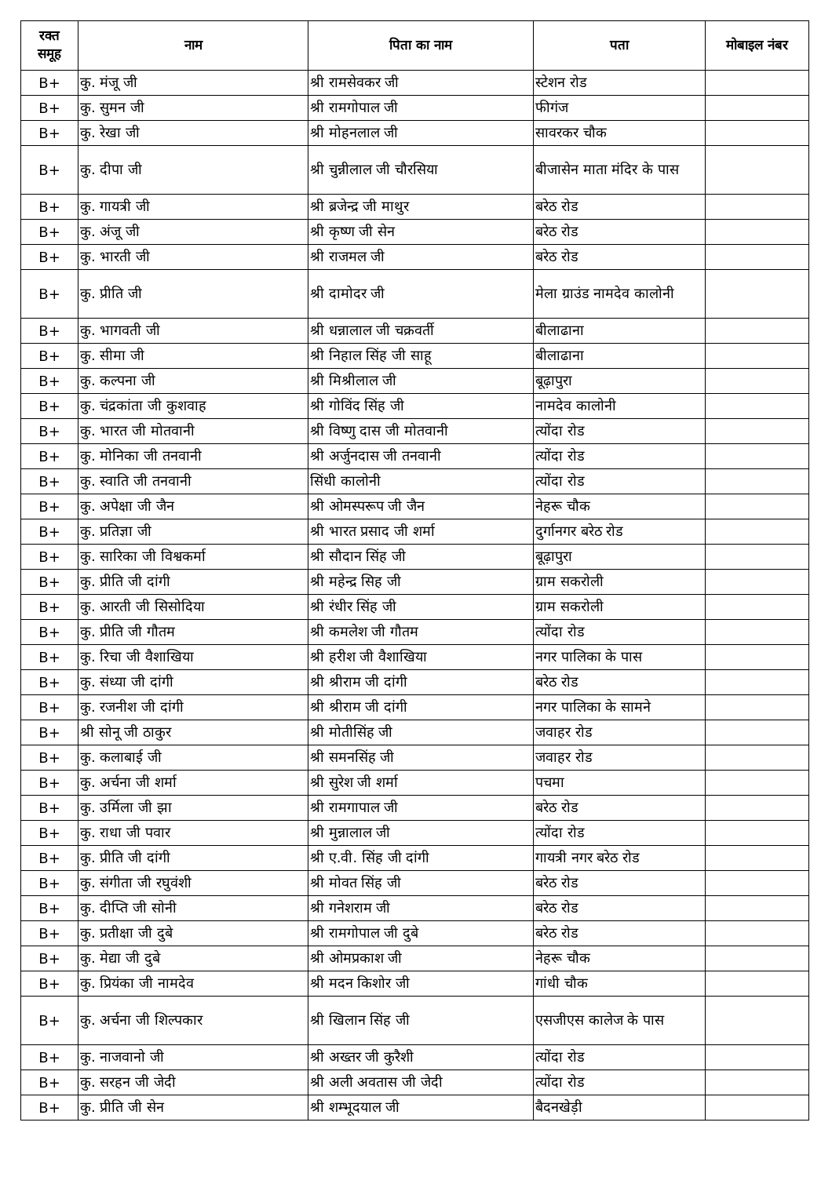| रक्त समूह | नाम | पिता का नाम | पता | मोबाइल नंबर |
| --- | --- | --- | --- | --- |
| B+ | कु. मंजू जी | श्री रामसेवकर जी | स्टेशन रोड | |
| B+ | कु. सुमन जी | श्री रामगोपाल जी | फीगंज | |
| B+ | कु. रेखा जी | श्री मोहनलाल जी | सावरकर चौक | |
| B+ | कु. दीपा जी | श्री चुन्नीलाल जी चौरसिया | बीजासेन माता मंदिर के पास | |
| B+ | कु. गायत्री जी | श्री ब्रजेन्द्र जी माथुर | बरेठ रोड | |
| B+ | कु. अंजू जी | श्री कृष्ण जी सेन | बरेठ रोड | |
| B+ | कु. भारती जी | श्री राजमल जी | बरेठ रोड | |
| B+ | कु. प्रीति जी | श्री दामोदर जी | मेला ग्राउंड नामदेव कालोनी | |
| B+ | कु. भागवती जी | श्री धन्नालाल जी चक्रवर्ती | बीलाढाना | |
| B+ | कु. सीमा जी | श्री निहाल सिंह जी साहू | बीलाढाना | |
| B+ | कु. कल्पना जी | श्री मिश्रीलाल जी | बूढ़ापुरा | |
| B+ | कु. चंद्रकांता जी कुशवाह | श्री गोविंद सिंह जी | नामदेव कालोनी | |
| B+ | कु. भारत जी मोतवानी | श्री विष्णु दास जी मोतवानी | त्योंदा रोड | |
| B+ | कु. मोनिका जी तनवानी | श्री अर्जुनदास जी तनवानी | त्योंदा रोड | |
| B+ | कु. स्वाति जी तनवानी | सिंधी कालोनी | त्योंदा रोड | |
| B+ | कु. अपेक्षा जी जैन | श्री ओमस्परूप जी जैन | नेहरू चौक | |
| B+ | कु. प्रतिज्ञा जी | श्री भारत प्रसाद जी शर्मा | दुर्गानगर बरेठ रोड | |
| B+ | कु. सारिका जी विश्वकर्मा | श्री सौदान सिंह जी | बूढ़ापुरा | |
| B+ | कु. प्रीति जी दांगी | श्री महेन्द्र सिह जी | ग्राम सकरोली | |
| B+ | कु. आरती जी सिसोदिया | श्री रंधीर सिंह जी | ग्राम सकरोली | |
| B+ | कु. प्रीति जी गौतम | श्री कमलेश जी गौतम | त्योंदा रोड | |
| B+ | कु. रिचा जी वैशाखिया | श्री हरीश जी वैशाखिया | नगर पालिका के पास | |
| B+ | कु. संध्या जी दांगी | श्री श्रीराम जी दांगी | बरेठ रोड | |
| B+ | कु. रजनीश जी दांगी | श्री श्रीराम जी दांगी | नगर पालिका के सामने | |
| B+ | श्री सोनू जी ठाकुर | श्री मोतीसिंह जी | जवाहर रोड | |
| B+ | कु. कलाबाई जी | श्री समनसिंह जी | जवाहर रोड | |
| B+ | कु. अर्चना जी शर्मा | श्री सुरेश जी शर्मा | पचमा | |
| B+ | कु. उर्मिला जी झा | श्री रामगापाल जी | बरेठ रोड | |
| B+ | कु. राधा जी पवार | श्री मुन्नालाल जी | त्योंदा रोड | |
| B+ | कु. प्रीति जी दांगी | श्री ए.वी. सिंह जी दांगी | गायत्री नगर बरेठ रोड | |
| B+ | कु. संगीता जी रघुवंशी | श्री मोवत सिंह जी | बरेठ रोड | |
| B+ | कु. दीप्ति जी सोनी | श्री गनेशराम जी | बरेठ रोड | |
| B+ | कु. प्रतीक्षा जी दुबे | श्री रामगोपाल जी दुबे | बरेठ रोड | |
| B+ | कु. मेद्या जी दुबे | श्री ओमप्रकाश जी | नेहरू चौक | |
| B+ | कु. प्रियंका जी नामदेव | श्री मदन किशोर जी | गांधी चौक | |
| B+ | कु. अर्चना जी शिल्पकार | श्री खिलान सिंह जी | एसजीएस कालेज के पास | |
| B+ | कु. नाजवानो जी | श्री अख्तर जी कुरैशी | त्योंदा रोड | |
| B+ | कु. सरहन जी जेदी | श्री अली अवतास जी जेदी | त्योंदा रोड | |
| B+ | कु. प्रीति जी सेन | श्री शम्भूदयाल जी | बैदनखेड़ी | |